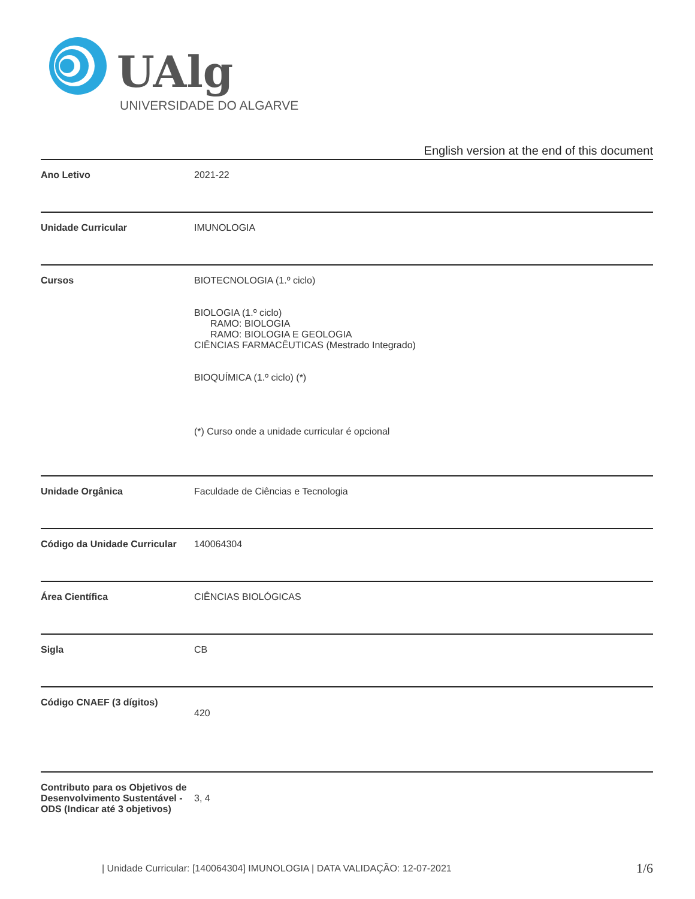UAlg
UNIVERSIDADE DO ALGARVE
English version at the end of this document
| Ano Letivo | 2021-22 |
| Unidade Curricular | IMUNOLOGIA |
| Cursos | BIOTECNOLOGIA (1.º ciclo) BIOLOGIA (1.º ciclo) RAMO: BIOLOGIA RAMO: BIOLOGIA E GEOLOGIA CIÊNCIAS FARMACÊUTICAS (Mestrado Integrado) BIOQUÍMICA (1.º ciclo) (*) (*) Curso onde a unidade curricular é opcional |
| Unidade Orgânica | Faculdade de Ciências e Tecnologia |
| Código da Unidade Curricular | 140064304 |
| Área Científica | CIÊNCIAS BIOLÓGICAS |
| Sigla | CB |
| Código CNAEF (3 dígitos) | 420 |
| Contributo para os Objetivos de Desenvolvimento Sustentável - ODS (Indicar até 3 objetivos) | 3, 4 |
| Unidade Curricular: [140064304] IMUNOLOGIA | DATA VALIDAÇÃO: 12-07-2021
1/6